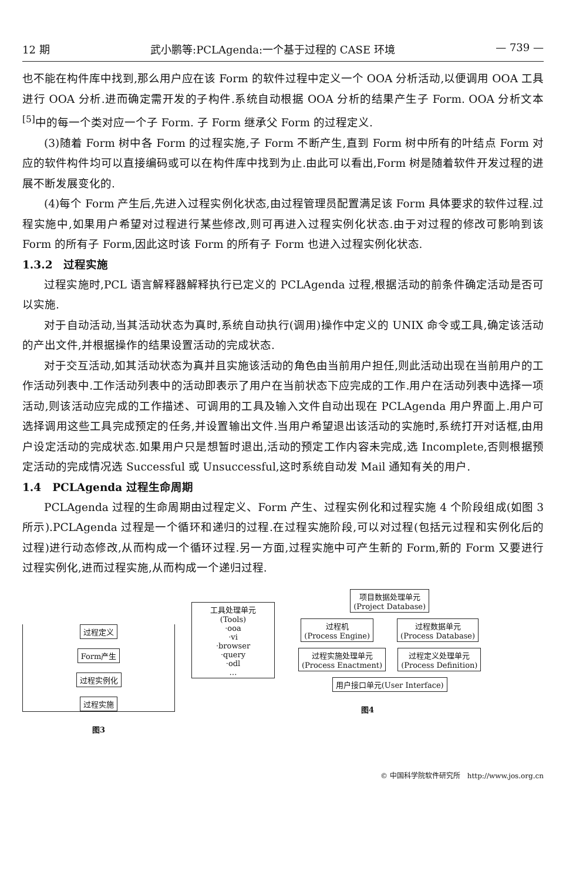12 期 武小鹏等:PCLAgenda:一个基于过程的 CASE 环境 — 739 —
也不能在构件库中找到,那么用户应在该 Form 的软件过程中定义一个 OOA 分析活动,以便调用 OOA 工具进行 OOA 分析.进而确定需开发的子构件.系统自动根据 OOA 分析的结果产生子 Form. OOA 分析文本<sup>[5]</sup>中的每一个类对应一个子 Form. 子 Form 继承父 Form 的过程定义.
(3)随着 Form 树中各 Form 的过程实施,子 Form 不断产生,直到 Form 树中所有的叶结点 Form 对应的软件构件均可以直接编码或可以在构件库中找到为止.由此可以看出,Form 树是随着软件开发过程的进展不断发展变化的.
(4)每个 Form 产生后,先进入过程实例化状态,由过程管理员配置满足该 Form 具体要求的软件过程.过程实施中,如果用户希望对过程进行某些修改,则可再进入过程实例化状态.由于对过程的修改可影响到该 Form 的所有子 Form,因此这时该 Form 的所有子 Form 也进入过程实例化状态.
1.3.2　过程实施
过程实施时,PCL 语言解释器解释执行已定义的 PCLAgenda 过程,根据活动的前条件确定活动是否可以实施.
对于自动活动,当其活动状态为真时,系统自动执行(调用)操作中定义的 UNIX 命令或工具,确定该活动的产出文件,并根据操作的结果设置活动的完成状态.
对于交互活动,如其活动状态为真并且实施该活动的角色由当前用户担任,则此活动出现在当前用户的工作活动列表中.工作活动列表中的活动即表示了用户在当前状态下应完成的工作.用户在活动列表中选择一项活动,则该活动应完成的工作描述、可调用的工具及输入文件自动出现在 PCLAgenda 用户界面上.用户可选择调用这些工具完成预定的任务,并设置输出文件.当用户希望退出该活动的实施时,系统打开对话框,由用户设定活动的完成状态.如果用户只是想暂时退出,活动的预定工作内容未完成,选 Incomplete,否则根据预定活动的完成情况选 Successful 或 Unsuccessful,这时系统自动发 Mail 通知有关的用户.
1.4　PCLAgenda 过程生命周期
PCLAgenda 过程的生命周期由过程定义、Form 产生、过程实例化和过程实施 4 个阶段组成(如图 3 所示).PCLAgenda 过程是一个循环和递归的过程.在过程实施阶段,可以对过程(包括元过程和实例化后的过程)进行动态修改,从而构成一个循环过程.另一方面,过程实施中可产生新的 Form,新的 Form 又要进行过程实例化,进而过程实施,从而构成一个递归过程.
过程定义
Form产生
过程实例化
过程实施
图3
工具处理单元
(Tools)
·ooa
·vi
·browser
·query
·odl
…
项目数据处理单元
(Project Database)
过程机
(Process Engine) 过程数据单元
(Process Database)
过程实施处理单元
(Process Enactment) 过程定义处理单元
(Process Definition)
用户接口单元(User Interface)
图4
© 中国科学院软件研究所　http://www.jos.org.cn